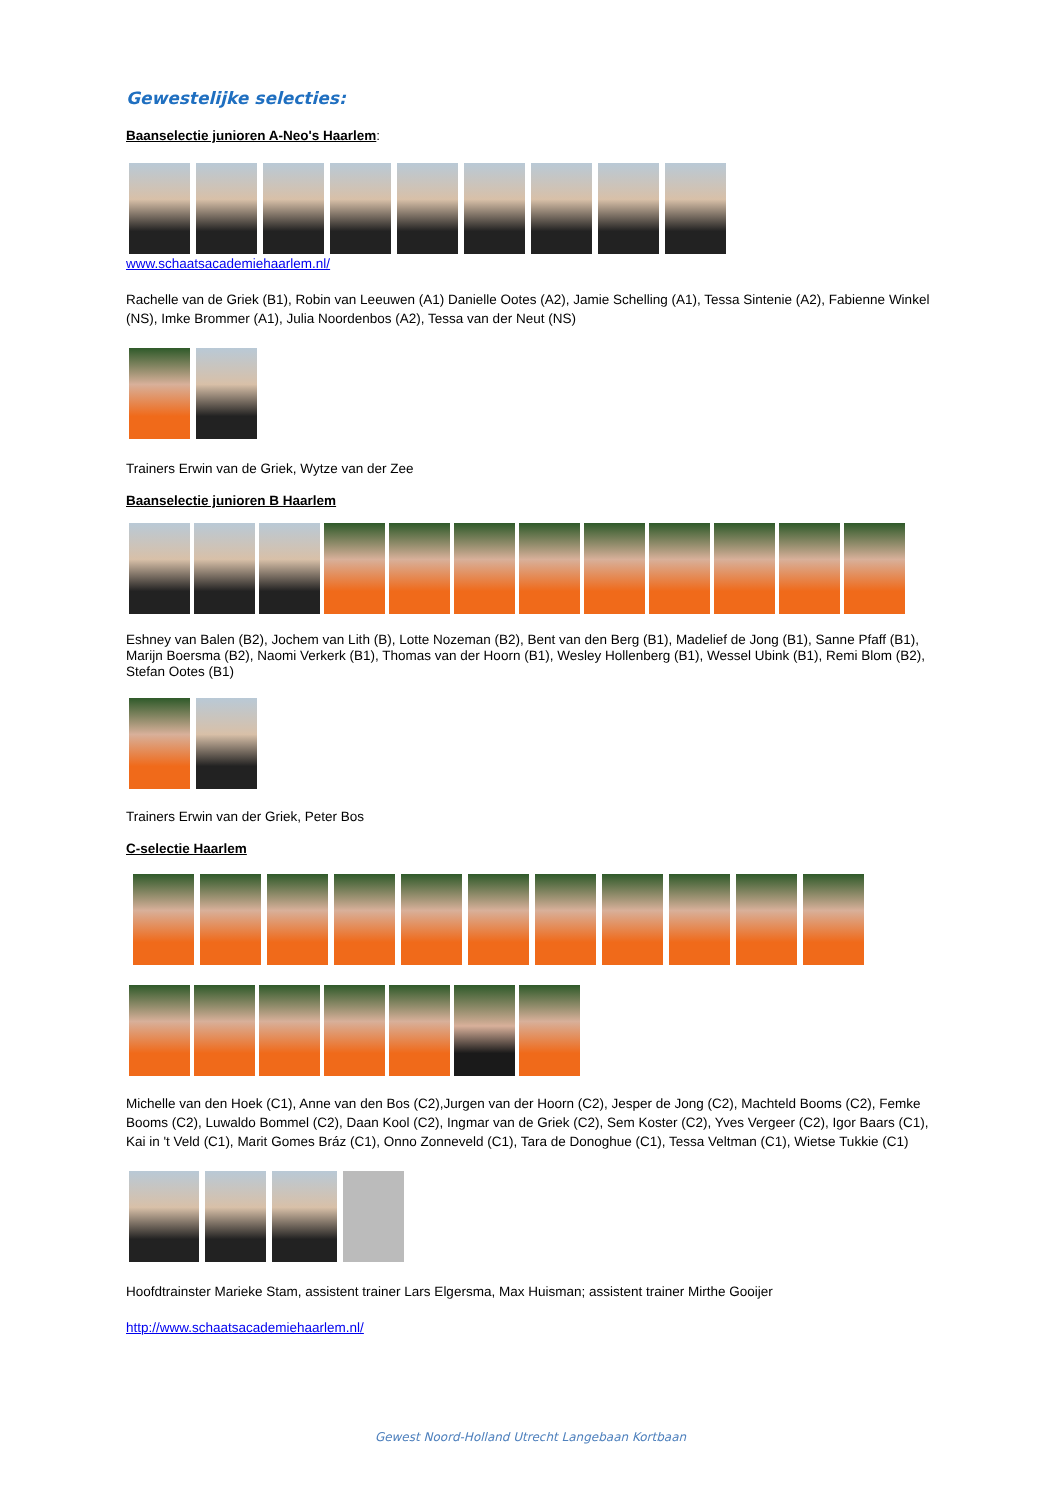Gewestelijke selecties:
Baanselectie junioren A-Neo's Haarlem
:
www.schaatsacademiehaarlem.nl/
Rachelle van de Griek (B1), Robin van Leeuwen (A1) Danielle Ootes (A2), Jamie Schelling (A1), Tessa Sintenie (A2), Fabienne Winkel (NS), Imke Brommer (A1), Julia Noordenbos (A2), Tessa van der Neut (NS)
Trainers Erwin van de Griek, Wytze van der Zee
Baanselectie junioren B Haarlem
Eshney van Balen (B2), Jochem van Lith (B), Lotte Nozeman (B2), Bent van den Berg (B1), Madelief de Jong (B1), Sanne Pfaff (B1), Marijn Boersma (B2), Naomi Verkerk (B1), Thomas van der Hoorn (B1), Wesley Hollenberg (B1), Wessel Ubink (B1), Remi Blom (B2), Stefan Ootes (B1)
Trainers Erwin van der Griek, Peter Bos
C-selectie Haarlem
Michelle van den Hoek (C1), Anne van den Bos (C2),Jurgen van der Hoorn (C2), Jesper de Jong (C2), Machteld Booms (C2), Femke Booms (C2), Luwaldo Bommel (C2), Daan Kool (C2), Ingmar van de Griek (C2), Sem Koster (C2), Yves Vergeer (C2), Igor Baars (C1), Kai in 't Veld (C1), Marit Gomes Bráz (C1), Onno Zonneveld (C1), Tara de Donoghue (C1), Tessa Veltman (C1), Wietse Tukkie (C1)
Hoofdtrainster Marieke Stam, assistent trainer Lars Elgersma, Max Huisman; assistent trainer Mirthe Gooijer
http://www.schaatsacademiehaarlem.nl/
Gewest Noord-Holland Utrecht Langebaan Kortbaan